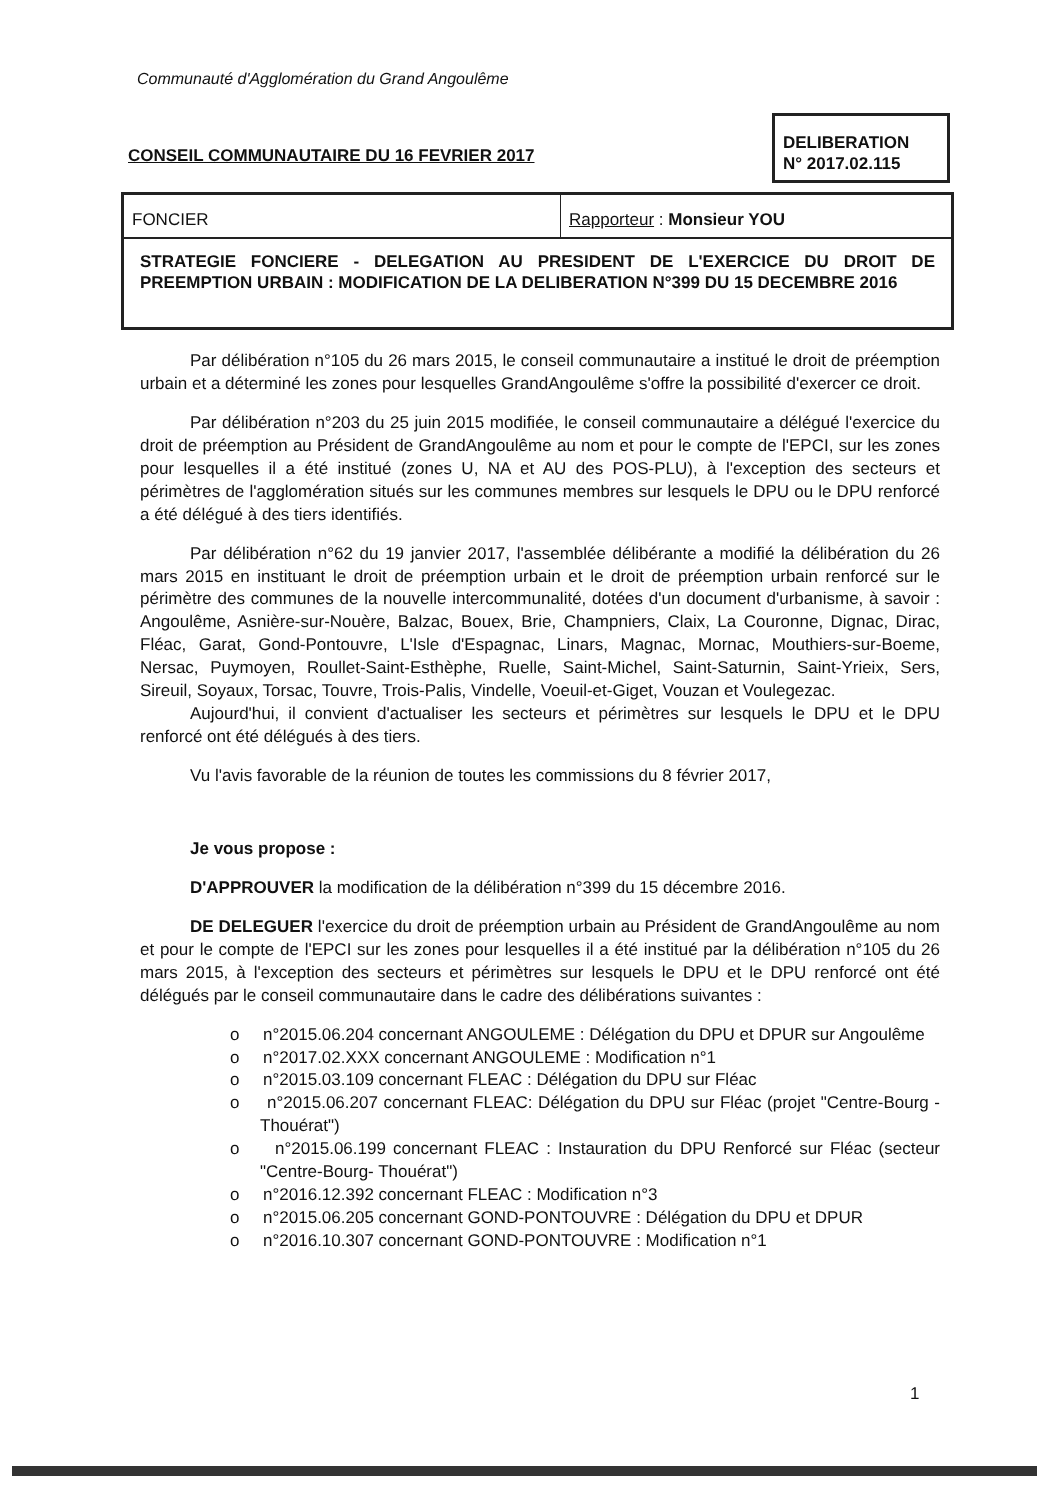Communauté d'Agglomération du Grand Angoulême
CONSEIL COMMUNAUTAIRE DU 16 FEVRIER 2017
DELIBERATION
N° 2017.02.115
FONCIER Rapporteur : Monsieur YOU
STRATEGIE FONCIERE - DELEGATION AU PRESIDENT DE L'EXERCICE DU DROIT DE PREEMPTION URBAIN : MODIFICATION DE LA DELIBERATION N°399 DU 15 DECEMBRE 2016
Par délibération n°105 du 26 mars 2015, le conseil communautaire a institué le droit de préemption urbain et a déterminé les zones pour lesquelles GrandAngoulême s'offre la possibilité d'exercer ce droit.
Par délibération n°203 du 25 juin 2015 modifiée, le conseil communautaire a délégué l'exercice du droit de préemption au Président de GrandAngoulême au nom et pour le compte de l'EPCI, sur les zones pour lesquelles il a été institué (zones U, NA et AU des POS-PLU), à l'exception des secteurs et périmètres de l'agglomération situés sur les communes membres sur lesquels le DPU ou le DPU renforcé a été délégué à des tiers identifiés.
Par délibération n°62 du 19 janvier 2017, l'assemblée délibérante a modifié la délibération du 26 mars 2015 en instituant le droit de préemption urbain et le droit de préemption urbain renforcé sur le périmètre des communes de la nouvelle intercommunalité, dotées d'un document d'urbanisme, à savoir : Angoulême, Asnière-sur-Nouère, Balzac, Bouex, Brie, Champniers, Claix, La Couronne, Dignac, Dirac, Fléac, Garat, Gond-Pontouvre, L'Isle d'Espagnac, Linars, Magnac, Mornac, Mouthiers-sur-Boeme, Nersac, Puymoyen, Roullet-Saint-Esthèphe, Ruelle, Saint-Michel, Saint-Saturnin, Saint-Yrieix, Sers, Sireuil, Soyaux, Torsac, Touvre, Trois-Palis, Vindelle, Voeuil-et-Giget, Vouzan et Voulegezac.
Aujourd'hui, il convient d'actualiser les secteurs et périmètres sur lesquels le DPU et le DPU renforcé ont été délégués à des tiers.
Vu l'avis favorable de la réunion de toutes les commissions du 8 février 2017,
Je vous propose :
D'APPROUVER la modification de la délibération n°399 du 15 décembre 2016.
DE DELEGUER l'exercice du droit de préemption urbain au Président de GrandAngoulême au nom et pour le compte de l'EPCI sur les zones pour lesquelles il a été institué par la délibération n°105 du 26 mars 2015, à l'exception des secteurs et périmètres sur lesquels le DPU et le DPU renforcé ont été délégués par le conseil communautaire dans le cadre des délibérations suivantes :
o n°2015.06.204 concernant ANGOULEME : Délégation du DPU et DPUR sur Angoulême
o n°2017.02.XXX concernant ANGOULEME : Modification n°1
o n°2015.03.109 concernant FLEAC : Délégation du DPU sur Fléac
o n°2015.06.207 concernant FLEAC: Délégation du DPU sur Fléac (projet "Centre-Bourg - Thouérat")
o n°2015.06.199 concernant FLEAC : Instauration du DPU Renforcé sur Fléac (secteur "Centre-Bourg- Thouérat")
o n°2016.12.392 concernant FLEAC : Modification n°3
o n°2015.06.205 concernant GOND-PONTOUVRE : Délégation du DPU et DPUR
o n°2016.10.307 concernant GOND-PONTOUVRE : Modification n°1
1